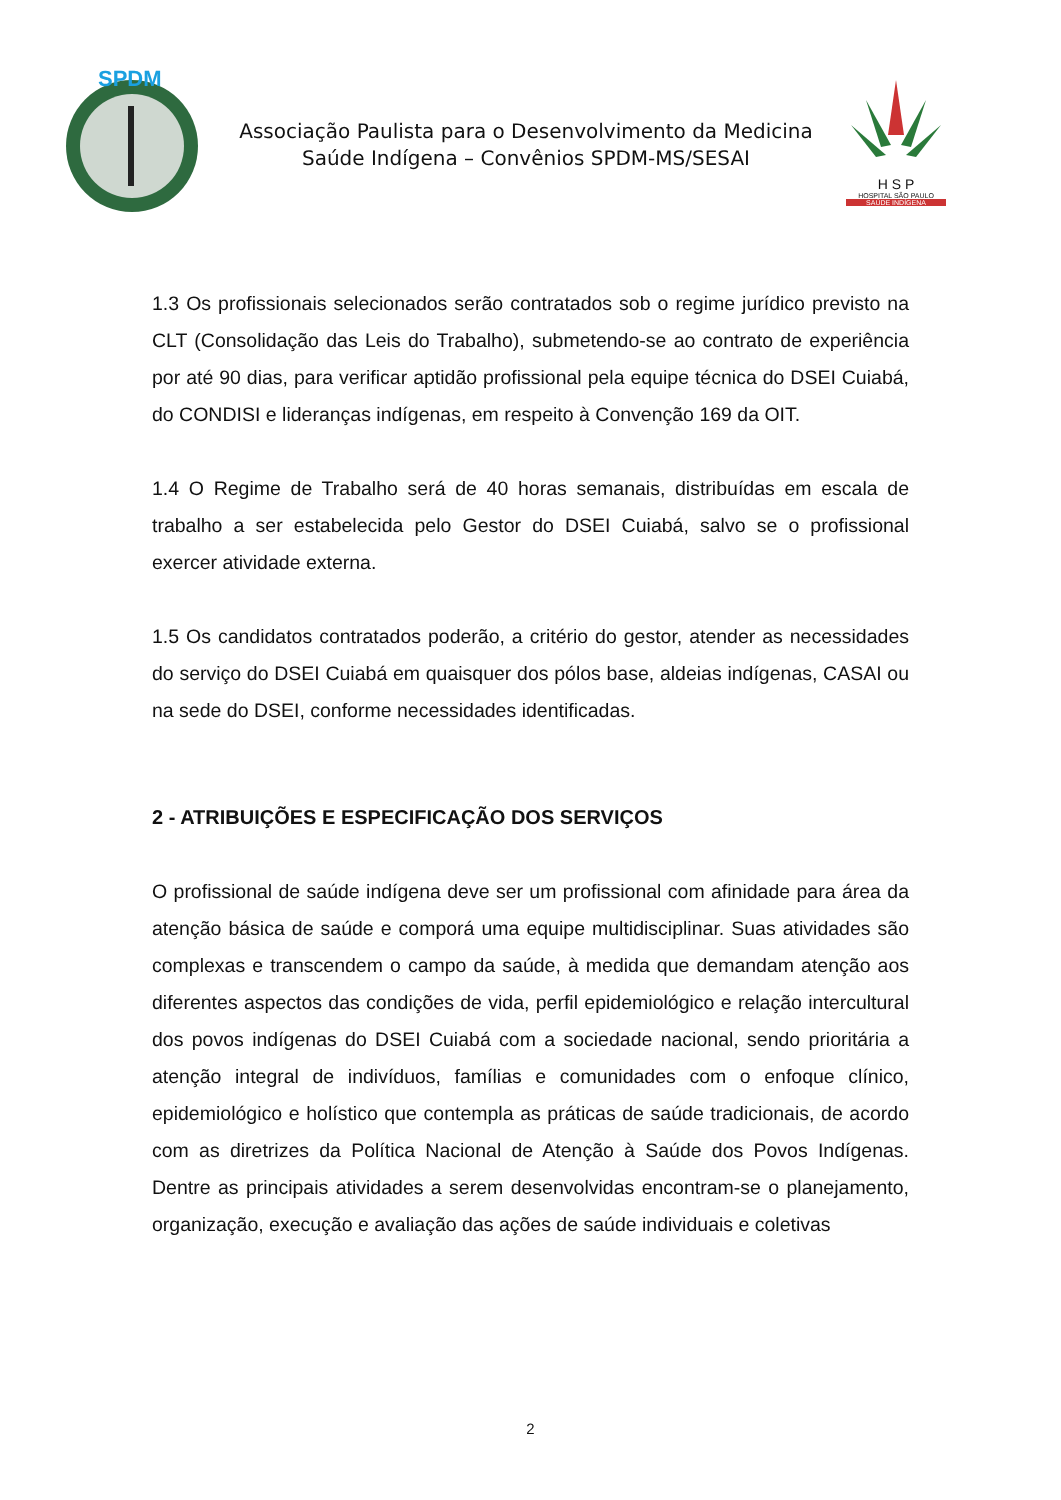SPDM
Associação Paulista para o Desenvolvimento da Medicina
Saúde Indígena – Convênios SPDM-MS/SESAI
H S P
HOSPITAL SÃO PAULO
SAÚDE INDÍGENA
1.3 Os profissionais selecionados serão contratados sob o regime jurídico previsto na CLT (Consolidação das Leis do Trabalho), submetendo-se ao contrato de experiência por até 90 dias, para verificar aptidão profissional pela equipe técnica do DSEI Cuiabá, do CONDISI e lideranças indígenas, em respeito à Convenção 169 da OIT.
1.4 O Regime de Trabalho será de 40 horas semanais, distribuídas em escala de trabalho a ser estabelecida pelo Gestor do DSEI Cuiabá, salvo se o profissional exercer atividade externa.
1.5 Os candidatos contratados poderão, a critério do gestor, atender as necessidades do serviço do DSEI Cuiabá em quaisquer dos pólos base, aldeias indígenas, CASAI ou na sede do DSEI, conforme necessidades identificadas.
2 - ATRIBUIÇÕES E ESPECIFICAÇÃO DOS SERVIÇOS
O profissional de saúde indígena deve ser um profissional com afinidade para área da atenção básica de saúde e comporá uma equipe multidisciplinar. Suas atividades são complexas e transcendem o campo da saúde, à medida que demandam atenção aos diferentes aspectos das condições de vida, perfil epidemiológico e relação intercultural dos povos indígenas do DSEI Cuiabá com a sociedade nacional, sendo prioritária a atenção integral de indivíduos, famílias e comunidades com o enfoque clínico, epidemiológico e holístico que contempla as práticas de saúde tradicionais, de acordo com as diretrizes da Política Nacional de Atenção à Saúde dos Povos Indígenas. Dentre as principais atividades a serem desenvolvidas encontram-se o planejamento, organização, execução e avaliação das ações de saúde individuais e coletivas
2